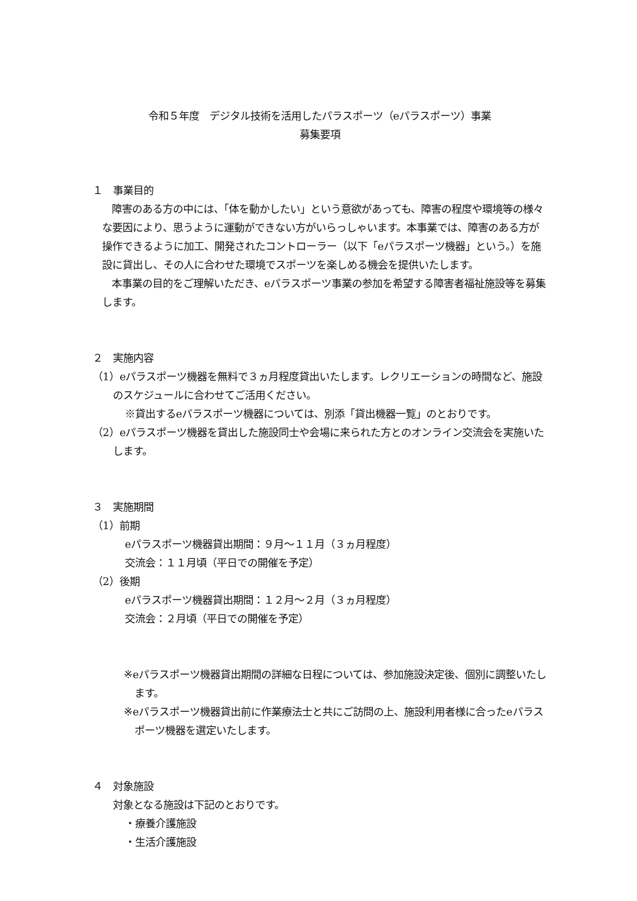令和５年度　デジタル技術を活用したパラスポーツ（eパラスポーツ）事業
募集要項
１　事業目的
障害のある方の中には、「体を動かしたい」という意欲があっても、障害の程度や環境等の様々な要因により、思うように運動ができない方がいらっしゃいます。本事業では、障害のある方が操作できるように加工、開発されたコントローラー（以下「eパラスポーツ機器」という。）を施設に貸出し、その人に合わせた環境でスポーツを楽しめる機会を提供いたします。
本事業の目的をご理解いただき、eパラスポーツ事業の参加を希望する障害者福祉施設等を募集します。
２　実施内容
（1）eパラスポーツ機器を無料で３ヵ月程度貸出いたします。レクリエーションの時間など、施設のスケジュールに合わせてご活用ください。
※貸出するeパラスポーツ機器については、別添「貸出機器一覧」のとおりです。
（2）eパラスポーツ機器を貸出した施設同士や会場に来られた方とのオンライン交流会を実施いたします。
３　実施期間
（1）前期
eパラスポーツ機器貸出期間：９月～１１月（３ヵ月程度）
交流会：１１月頃（平日での開催を予定）
（2）後期
eパラスポーツ機器貸出期間：１２月～２月（３ヵ月程度）
交流会：２月頃（平日での開催を予定）
※eパラスポーツ機器貸出期間の詳細な日程については、参加施設決定後、個別に調整いたします。
※eパラスポーツ機器貸出前に作業療法士と共にご訪問の上、施設利用者様に合ったeパラスポーツ機器を選定いたします。
４　対象施設
対象となる施設は下記のとおりです。
・療養介護施設
・生活介護施設